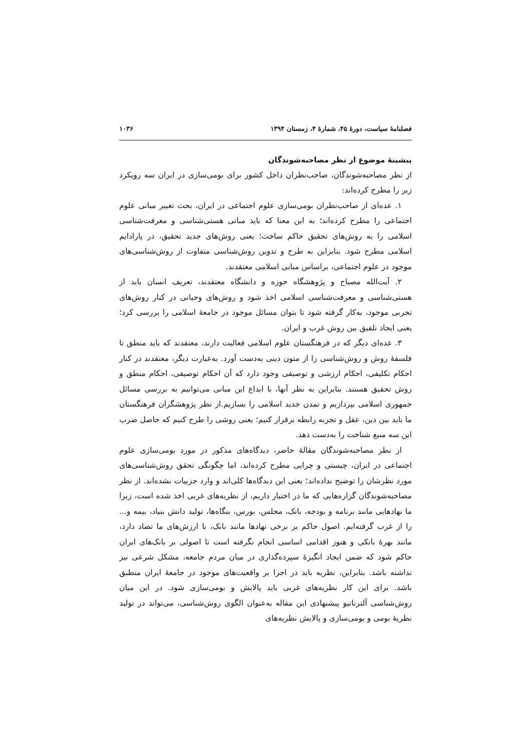فصلنامهٔ سیاست، دورهٔ ۴۵، شمارهٔ ۴، زمستان ۱۳۹۴ ۱۰۳۶
پیشینهٔ موضوع از نظر مصاحبه‌شوندگان
از نظر مصاحبه‌شوندگان، صاحب‌نظران داخل کشور برای بومی‌سازی در ایران سه رویکرد زیر را مطرح کرده‌اند:
۱. عده‌ای از صاحب‌نظران بومی‌سازی علوم اجتماعی در ایران، بحث تغییر مبانی علوم اجتماعی را مطرح کرده‌اند؛ به این معنا که باید مبانی هستی‌شناسی و معرفت‌شناسی اسلامی را به روش‌های تحقیق حاکم ساخت؛ یعنی روش‌های جدید تحقیق، در پارادایم اسلامی مطرح شود. بنابراین به طرح و تدوین روش‌شناسی متفاوت از روش‌شناسی‌های موجود در علوم اجتماعی، براساس مبانی اسلامی معتقدند.
۲. آیت‌الله مصباح و پژوهشگاه حوزه و دانشگاه معتقدند، تعریف انسان باید از هستی‌شناسی و معرفت‌شناسی اسلامی اخذ شود و روش‌های وحیانی در کنار روش‌های تجربی موجود، به‌کار گرفته شود تا بتوان مسائل موجود در جامعهٔ اسلامی را بررسی کرد؛ یعنی ایجاد تلفیق بین روش غرب و ایران.
۳. عده‌ای دیگر که در فرهنگستان علوم اسلامی فعالیت دارند، معتقدند که باید منطق تا فلسفهٔ روش و روش‌شناسی را از متون دینی به‌دست آورد. به‌عبارت دیگر، معتقدند در کنار احکام تکلیفی، احکام ارزشی و توصیفی وجود دارد که آن احکام توصیفی، احکام منطق و روش تحقیق هستند. بنابراین به نظر آنها، با ابداع این مبانی می‌توانیم به بررسی مسائل جمهوری اسلامی بپردازیم و تمدن جدید اسلامی را بسازیم.از نظر پژوهشگران فرهنگستان ما باید بین دین، عقل و تجربه رابطه برقرار کنیم؛ یعنی روشی را طرح کنیم که حاصل ضرب این سه منبع شناخت را به‌دست دهد.
از نظر مصاحبه‌شوندگان مقالهٔ حاضر، دیدگاه‌های مذکور در مورد بومی‌سازی علوم اجتماعی در ایران، چیستی و چرایی مطرح کرده‌اند، اما چگونگی تحقق روش‌شناسی‌های مورد نظرشان را توضیح نداده‌اند؛ یعنی این دیدگاه‌ها کلی‌اند و وارد جزییات نشده‌اند. از نظر مصاحبه‌شوندگان گزاره‌هایی که ما در اختیار داریم، از نظریه‌های غربی اخذ شده است، زیرا ما نهادهایی مانند برنامه و بودجه، بانک، مجلس، بورس، بنگاه‌ها، تولید دانش بنیاد، بیمه و... را از غرب گرفته‌ایم. اصول حاکم بر برخی نهادها مانند بانک، با ارزش‌های ما تضاد دارد، مانند بهرهٔ بانکی و هنوز اقدامی اساسی انجام نگرفته است تا اصولی بر بانک‌های ایران حاکم شود که ضمن ایجاد انگیزهٔ سپرده‌گذاری در میان مردم جامعه، مشکل شرعی نیز نداشته باشد. بنابراین، نظریه باید در اجرا بر واقعیت‌های موجود در جامعهٔ ایران منطبق باشد. برای این کار نظریه‌های غربی باید پالایش و بومی‌سازی شود. در این میان روش‌شناسی آلترناتیو پیشنهادی این مقاله به‌عنوان الگوی روش‌شناسی، می‌تواند در تولید نظریهٔ بومی و بومی‌سازی و پالایش نظریه‌های